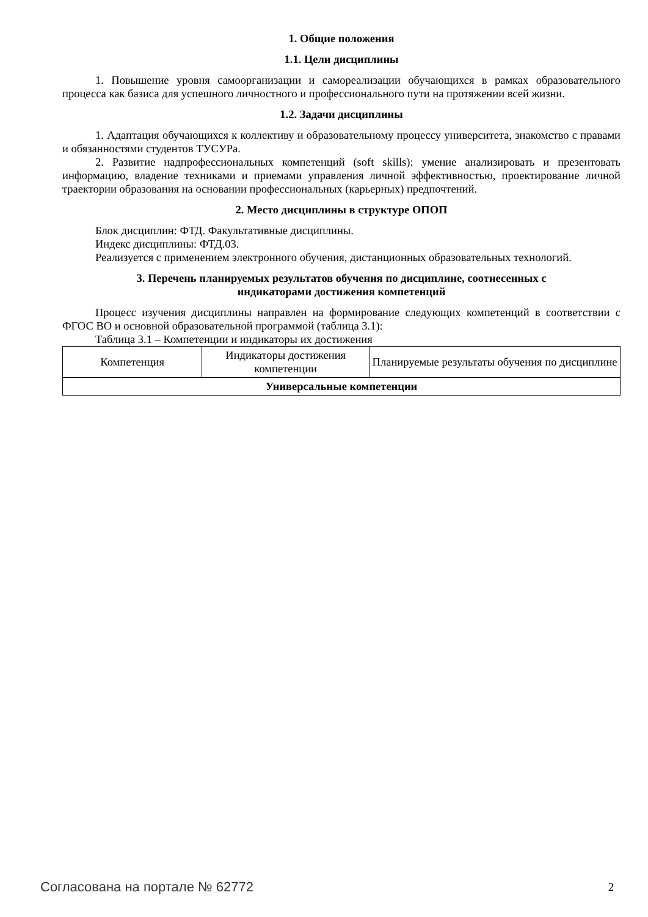1. Общие положения
1.1. Цели дисциплины
1. Повышение уровня самоорганизации и самореализации обучающихся в рамках образовательного процесса как базиса для успешного личностного и профессионального пути на протяжении всей жизни.
1.2. Задачи дисциплины
1. Адаптация обучающихся к коллективу и образовательному процессу университета, знакомство с правами и обязанностями студентов ТУСУРа.
2. Развитие надпрофессиональных компетенций (soft skills): умение анализировать и презентовать информацию, владение техниками и приемами управления личной эффективностью, проектирование личной траектории образования на основании профессиональных (карьерных) предпочтений.
2. Место дисциплины в структуре ОПОП
Блок дисциплин: ФТД. Факультативные дисциплины.
Индекс дисциплины: ФТД.03.
Реализуется с применением электронного обучения, дистанционных образовательных технологий.
3. Перечень планируемых результатов обучения по дисциплине, соотнесенных с
индикаторами достижения компетенций
Процесс изучения дисциплины направлен на формирование следующих компетенций в соответствии с ФГОС ВО и основной образовательной программой (таблица 3.1):
Таблица 3.1 – Компетенции и индикаторы их достижения
| Компетенция | Индикаторы достижения компетенции | Планируемые результаты обучения по дисциплине |
| --- | --- | --- |
| Универсальные компетенции | | |
Согласована на портале № 62772 2